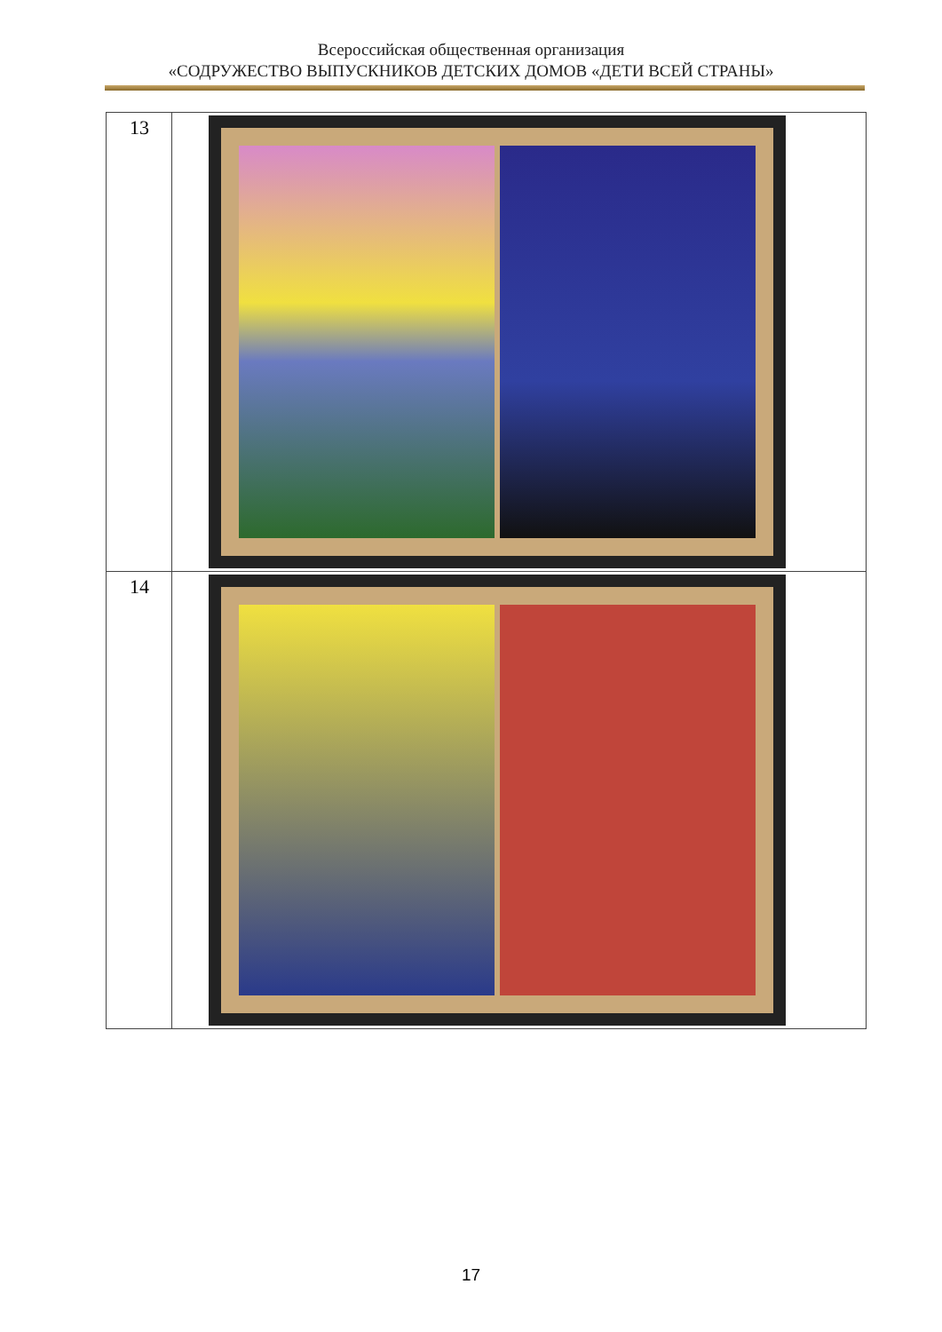Всероссийская общественная организация
«СОДРУЖЕСТВО ВЫПУСКНИКОВ ДЕТСКИХ ДОМОВ «ДЕТИ ВСЕЙ СТРАНЫ»
| 13 | |
| 14 | |
17